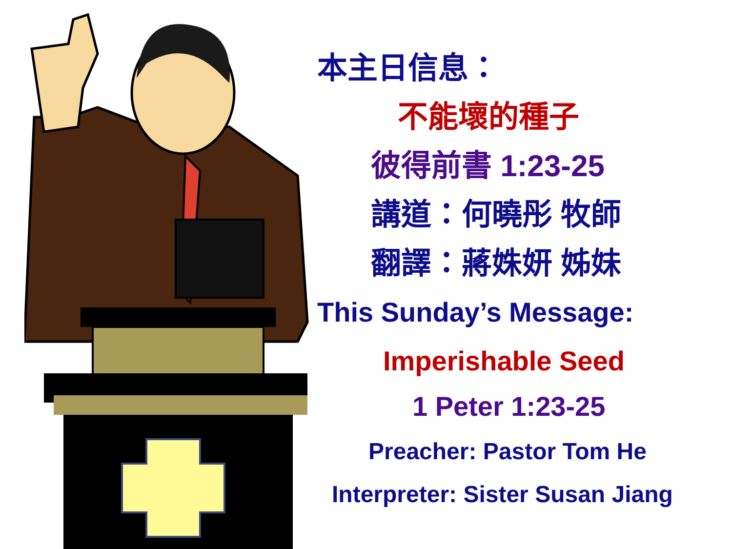本主日信息：
不能壞的種子
彼得前書 1:23-25
講道：何曉彤 牧師
翻譯：蔣姝妍 姊妹
This Sunday’s Message:
Imperishable Seed
1 Peter 1:23-25
Preacher: Pastor Tom He
Interpreter: Sister Susan Jiang